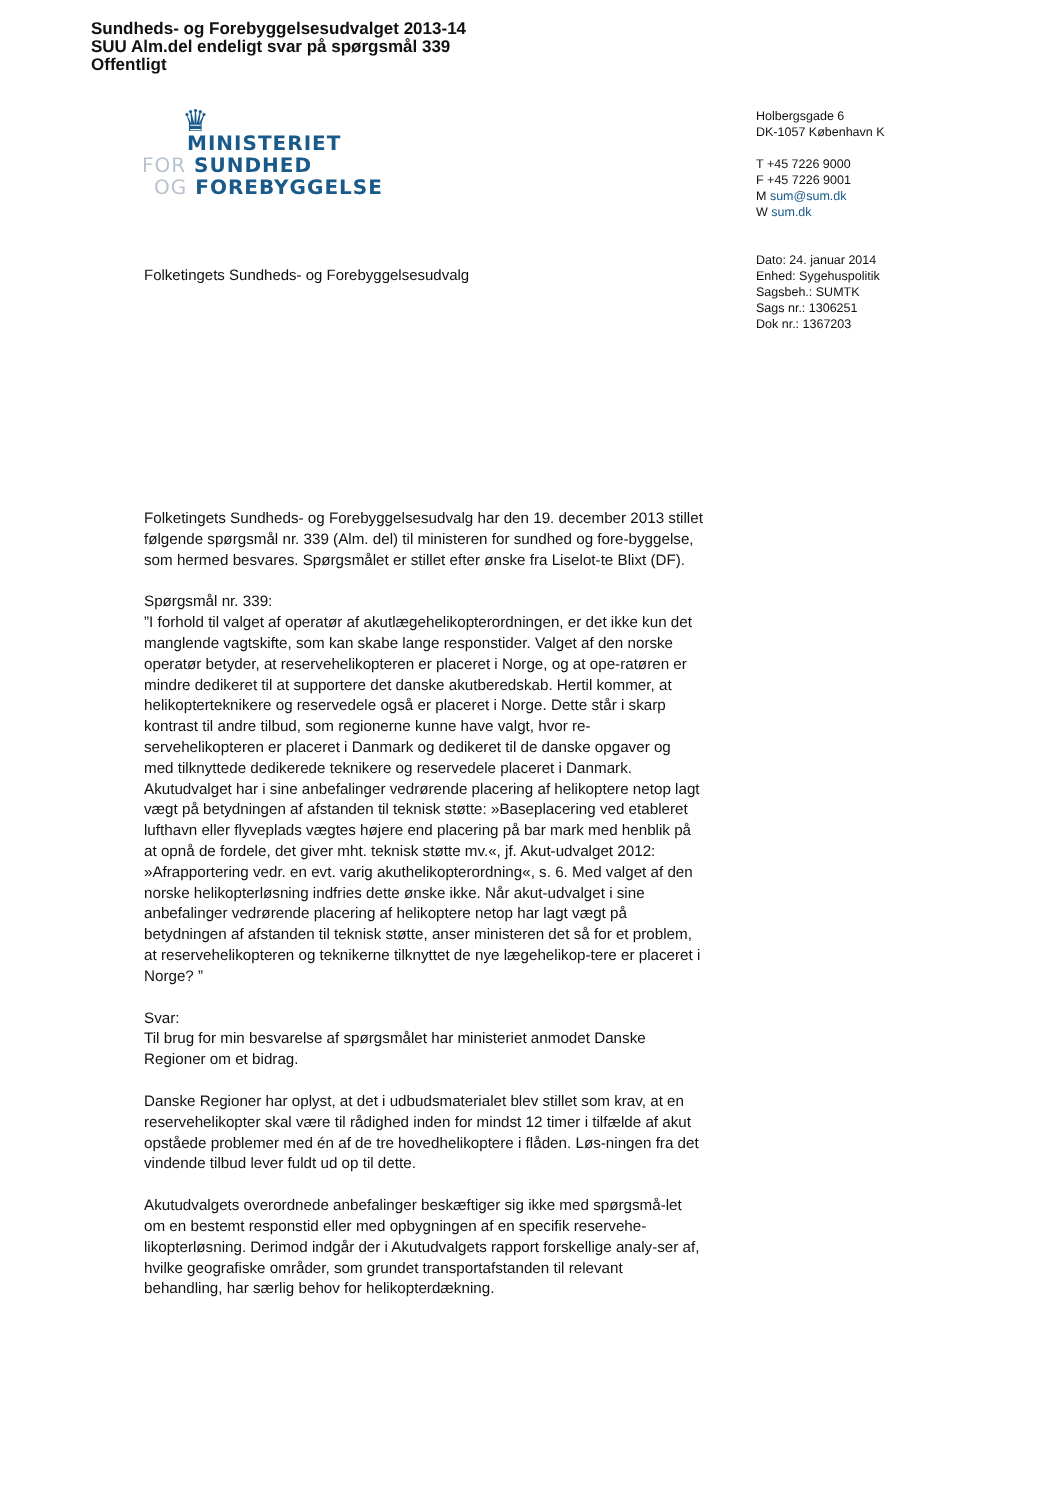Sundheds- og Forebyggelsesudvalget 2013-14
SUU Alm.del endeligt svar på spørgsmål 339
Offentligt
♛
MINISTERIET
FOR SUNDHED
OG FOREBYGGELSE
Holbergsgade 6
DK-1057 København K
T +45 7226 9000
F +45 7226 9001
M sum@sum.dk
W sum.dk
Dato: 24. januar 2014
Enhed: Sygehuspolitik
Sagsbeh.: SUMTK
Sags nr.: 1306251
Dok nr.: 1367203
Folketingets Sundheds- og Forebyggelsesudvalg
Folketingets Sundheds- og Forebyggelsesudvalg har den 19. december 2013 stillet følgende spørgsmål nr. 339 (Alm. del) til ministeren for sundhed og fore-byggelse, som hermed besvares. Spørgsmålet er stillet efter ønske fra Liselot-te Blixt (DF).
Spørgsmål nr. 339:
”I forhold til valget af operatør af akutlægehelikopterordningen, er det ikke kun det manglende vagtskifte, som kan skabe lange responstider. Valget af den norske operatør betyder, at reservehelikopteren er placeret i Norge, og at ope-ratøren er mindre dedikeret til at supportere det danske akutberedskab. Hertil kommer, at helikopterteknikere og reservedele også er placeret i Norge. Dette står i skarp kontrast til andre tilbud, som regionerne kunne have valgt, hvor re-servehelikopteren er placeret i Danmark og dedikeret til de danske opgaver og med tilknyttede dedikerede teknikere og reservedele placeret i Danmark. Akutudvalget har i sine anbefalinger vedrørende placering af helikoptere netop lagt vægt på betydningen af afstanden til teknisk støtte: »Baseplacering ved etableret lufthavn eller flyveplads vægtes højere end placering på bar mark med henblik på at opnå de fordele, det giver mht. teknisk støtte mv.«, jf. Akut-udvalget 2012: »Afrapportering vedr. en evt. varig akuthelikopterordning«, s. 6. Med valget af den norske helikopterløsning indfries dette ønske ikke. Når akut-udvalget i sine anbefalinger vedrørende placering af helikoptere netop har lagt vægt på betydningen af afstanden til teknisk støtte, anser ministeren det så for et problem, at reservehelikopteren og teknikerne tilknyttet de nye lægehelikop-tere er placeret i Norge? ”
Svar:
Til brug for min besvarelse af spørgsmålet har ministeriet anmodet Danske Regioner om et bidrag.
Danske Regioner har oplyst, at det i udbudsmaterialet blev stillet som krav, at en reservehelikopter skal være til rådighed inden for mindst 12 timer i tilfælde af akut opståede problemer med én af de tre hovedhelikoptere i flåden. Løs-ningen fra det vindende tilbud lever fuldt ud op til dette.
Akutudvalgets overordnede anbefalinger beskæftiger sig ikke med spørgsmå-let om en bestemt responstid eller med opbygningen af en specifik reservehe-likopterløsning. Derimod indgår der i Akutudvalgets rapport forskellige analy-ser af, hvilke geografiske områder, som grundet transportafstanden til relevant behandling, har særlig behov for helikopterdækning.